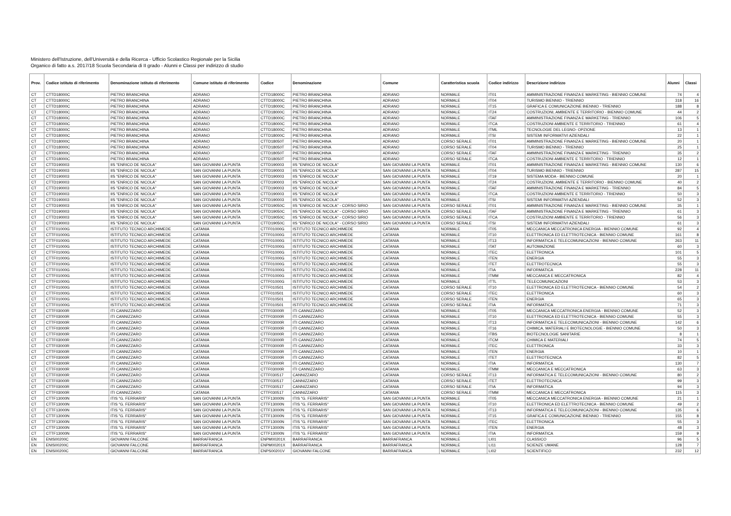Ministero dell'Istruzione, dell'Università e della Ricerca - Ufficio Scolastico Regionale per la Sicilia
Organico di fatto a.s. 2017/18 Scuola Secondaria di II grado - Alunni e Classi per indirizzo di studio
| Prov. | Codice istituto di riferimento | Denominazione istituto di riferimento | Comune istituto di riferimento | Codice | Denominazione | Comune | Caratteristica scuola | Codice indirizzo | Descrizione indirizzo | Alunni | Classi |
| --- | --- | --- | --- | --- | --- | --- | --- | --- | --- | --- | --- |
| CT | CTTD18000C | PIETRO BRANCHINA | ADRANO | CTTD18000C | PIETRO BRANCHINA | ADRANO | NORMALE | IT01 | AMMINISTRAZIONE FINANZA E MARKETING - BIENNIO COMUNE | 74 | 4 |
| CT | CTTD18000C | PIETRO BRANCHINA | ADRANO | CTTD18000C | PIETRO BRANCHINA | ADRANO | NORMALE | IT04 | TURISMO BIENNIO - TRIENNIO | 318 | 16 |
| CT | CTTD18000C | PIETRO BRANCHINA | ADRANO | CTTD18000C | PIETRO BRANCHINA | ADRANO | NORMALE | IT15 | GRAFICA E COMUNICAZIONE BIENNIO - TRIENNIO | 188 | 8 |
| CT | CTTD18000C | PIETRO BRANCHINA | ADRANO | CTTD18000C | PIETRO BRANCHINA | ADRANO | NORMALE | IT24 | COSTRUZIONI, AMBIENTE E TERRITORIO - BIENNIO COMUNE | 44 | 2 |
| CT | CTTD18000C | PIETRO BRANCHINA | ADRANO | CTTD18000C | PIETRO BRANCHINA | ADRANO | NORMALE | ITAF | AMMINISTRAZIONE FINANZA E MARKETING - TRIENNIO | 106 | 5 |
| CT | CTTD18000C | PIETRO BRANCHINA | ADRANO | CTTD18000C | PIETRO BRANCHINA | ADRANO | NORMALE | ITCA | COSTRUZIONI AMBIENTE E TERRITORIO - TRIENNIO | 61 | 4 |
| CT | CTTD18000C | PIETRO BRANCHINA | ADRANO | CTTD18000C | PIETRO BRANCHINA | ADRANO | NORMALE | ITML | TECNOLOGIE DEL LEGNO- OPZIONE | 13 | 1 |
| CT | CTTD18000C | PIETRO BRANCHINA | ADRANO | CTTD18000C | PIETRO BRANCHINA | ADRANO | NORMALE | ITSI | SISTEMI INFORMATIVI AZIENDALI | 22 | 1 |
| CT | CTTD18000C | PIETRO BRANCHINA | ADRANO | CTTD18050T | PIETRO BRANCHINA | ADRANO | CORSO SERALE | IT01 | AMMINISTRAZIONE FINANZA E MARKETING - BIENNIO COMUNE | 20 | 1 |
| CT | CTTD18000C | PIETRO BRANCHINA | ADRANO | CTTD18050T | PIETRO BRANCHINA | ADRANO | CORSO SERALE | IT04 | TURISMO BIENNIO - TRIENNIO | 25 | 1 |
| CT | CTTD18000C | PIETRO BRANCHINA | ADRANO | CTTD18050T | PIETRO BRANCHINA | ADRANO | CORSO SERALE | ITAF | AMMINISTRAZIONE FINANZA E MARKETING - TRIENNIO | 35 | 2 |
| CT | CTTD18000C | PIETRO BRANCHINA | ADRANO | CTTD18050T | PIETRO BRANCHINA | ADRANO | CORSO SERALE | ITCA | COSTRUZIONI AMBIENTE E TERRITORIO - TRIENNIO | 12 | 1 |
| CT | CTTD190003 | IIS "ENRICO DE NICOLA" | SAN GIOVANNI LA PUNTA | CTTD190003 | IIS "ENRICO DE NICOLA" | SAN GIOVANNI LA PUNTA | NORMALE | IT01 | AMMINISTRAZIONE FINANZA E MARKETING - BIENNIO COMUNE | 130 | 6 |
| CT | CTTD190003 | IIS "ENRICO DE NICOLA" | SAN GIOVANNI LA PUNTA | CTTD190003 | IIS "ENRICO DE NICOLA" | SAN GIOVANNI LA PUNTA | NORMALE | IT04 | TURISMO BIENNIO - TRIENNIO | 287 | 15 |
| CT | CTTD190003 | IIS "ENRICO DE NICOLA" | SAN GIOVANNI LA PUNTA | CTTD190003 | IIS "ENRICO DE NICOLA" | SAN GIOVANNI LA PUNTA | NORMALE | IT19 | SISTEMA MODA - BIENNIO COMUNE | 20 | 1 |
| CT | CTTD190003 | IIS "ENRICO DE NICOLA" | SAN GIOVANNI LA PUNTA | CTTD190003 | IIS "ENRICO DE NICOLA" | SAN GIOVANNI LA PUNTA | NORMALE | IT24 | COSTRUZIONI, AMBIENTE E TERRITORIO - BIENNIO COMUNE | 40 | 2 |
| CT | CTTD190003 | IIS "ENRICO DE NICOLA" | SAN GIOVANNI LA PUNTA | CTTD190003 | IIS "ENRICO DE NICOLA" | SAN GIOVANNI LA PUNTA | NORMALE | ITAF | AMMINISTRAZIONE FINANZA E MARKETING - TRIENNIO | 84 | 5 |
| CT | CTTD190003 | IIS "ENRICO DE NICOLA" | SAN GIOVANNI LA PUNTA | CTTD190003 | IIS "ENRICO DE NICOLA" | SAN GIOVANNI LA PUNTA | NORMALE | ITCA | COSTRUZIONI AMBIENTE E TERRITORIO - TRIENNIO | 50 | 3 |
| CT | CTTD190003 | IIS "ENRICO DE NICOLA" | SAN GIOVANNI LA PUNTA | CTTD190003 | IIS "ENRICO DE NICOLA" | SAN GIOVANNI LA PUNTA | NORMALE | ITSI | SISTEMI INFORMATIVI AZIENDALI | 52 | 3 |
| CT | CTTD190003 | IIS "ENRICO DE NICOLA" | SAN GIOVANNI LA PUNTA | CTTD19050C | IIS "ENRICO DE NICOLA" - CORSO SIRIO | SAN GIOVANNI LA PUNTA | CORSO SERALE | IT01 | AMMINISTRAZIONE FINANZA E MARKETING - BIENNIO COMUNE | 35 | 1 |
| CT | CTTD190003 | IIS "ENRICO DE NICOLA" | SAN GIOVANNI LA PUNTA | CTTD19050C | IIS "ENRICO DE NICOLA" - CORSO SIRIO | SAN GIOVANNI LA PUNTA | CORSO SERALE | ITAF | AMMINISTRAZIONE FINANZA E MARKETING - TRIENNIO | 61 | 3 |
| CT | CTTD190003 | IIS "ENRICO DE NICOLA" | SAN GIOVANNI LA PUNTA | CTTD19050C | IIS "ENRICO DE NICOLA" - CORSO SIRIO | SAN GIOVANNI LA PUNTA | CORSO SERALE | ITCA | COSTRUZIONI AMBIENTE E TERRITORIO - TRIENNIO | 56 | 3 |
| CT | CTTD190003 | IIS "ENRICO DE NICOLA" | SAN GIOVANNI LA PUNTA | CTTD19050C | IIS "ENRICO DE NICOLA" - CORSO SIRIO | SAN GIOVANNI LA PUNTA | CORSO SERALE | ITSI | SISTEMI INFORMATIVI AZIENDALI | 61 | 3 |
| CT | CTTF01000G | ISTITUTO TECNICO ARCHIMEDE | CATANIA | CTTF01000G | ISTITUTO TECNICO ARCHIMEDE | CATANIA | NORMALE | IT05 | MECCANICA MECCATRONICA ENERGIA - BIENNIO COMUNE | 92 | 4 |
| CT | CTTF01000G | ISTITUTO TECNICO ARCHIMEDE | CATANIA | CTTF01000G | ISTITUTO TECNICO ARCHIMEDE | CATANIA | NORMALE | IT10 | ELETTRONICA ED ELETTROTECNICA - BIENNIO COMUNE | 161 | 8 |
| CT | CTTF01000G | ISTITUTO TECNICO ARCHIMEDE | CATANIA | CTTF01000G | ISTITUTO TECNICO ARCHIMEDE | CATANIA | NORMALE | IT13 | INFORMATICA E TELECOMUNICAZIONI - BIENNIO COMUNE | 263 | 11 |
| CT | CTTF01000G | ISTITUTO TECNICO ARCHIMEDE | CATANIA | CTTF01000G | ISTITUTO TECNICO ARCHIMEDE | CATANIA | NORMALE | ITAT | AUTOMAZIONE | 60 | 3 |
| CT | CTTF01000G | ISTITUTO TECNICO ARCHIMEDE | CATANIA | CTTF01000G | ISTITUTO TECNICO ARCHIMEDE | CATANIA | NORMALE | ITEC | ELETTRONICA | 101 | 5 |
| CT | CTTF01000G | ISTITUTO TECNICO ARCHIMEDE | CATANIA | CTTF01000G | ISTITUTO TECNICO ARCHIMEDE | CATANIA | NORMALE | ITEN | ENERGIA | 55 | 3 |
| CT | CTTF01000G | ISTITUTO TECNICO ARCHIMEDE | CATANIA | CTTF01000G | ISTITUTO TECNICO ARCHIMEDE | CATANIA | NORMALE | ITET | ELETTROTECNICA | 55 | 3 |
| CT | CTTF01000G | ISTITUTO TECNICO ARCHIMEDE | CATANIA | CTTF01000G | ISTITUTO TECNICO ARCHIMEDE | CATANIA | NORMALE | ITIA | INFORMATICA | 228 | 11 |
| CT | CTTF01000G | ISTITUTO TECNICO ARCHIMEDE | CATANIA | CTTF01000G | ISTITUTO TECNICO ARCHIMEDE | CATANIA | NORMALE | ITMM | MECCANICA E MECCATRONICA | 82 | 4 |
| CT | CTTF01000G | ISTITUTO TECNICO ARCHIMEDE | CATANIA | CTTF01000G | ISTITUTO TECNICO ARCHIMEDE | CATANIA | NORMALE | ITTL | TELECOMUNICAZIONI | 53 | 3 |
| CT | CTTF01000G | ISTITUTO TECNICO ARCHIMEDE | CATANIA | CTTF010501 | ISTITUTO TECNICO ARCHIMEDE | CATANIA | CORSO SERALE | IT10 | ELETTRONICA ED ELETTROTECNICA - BIENNIO COMUNE | 54 | 2 |
| CT | CTTF01000G | ISTITUTO TECNICO ARCHIMEDE | CATANIA | CTTF010501 | ISTITUTO TECNICO ARCHIMEDE | CATANIA | CORSO SERALE | ITEC | ELETTRONICA | 60 | 3 |
| CT | CTTF01000G | ISTITUTO TECNICO ARCHIMEDE | CATANIA | CTTF010501 | ISTITUTO TECNICO ARCHIMEDE | CATANIA | CORSO SERALE | ITEN | ENERGIA | 65 | 3 |
| CT | CTTF01000G | ISTITUTO TECNICO ARCHIMEDE | CATANIA | CTTF010501 | ISTITUTO TECNICO ARCHIMEDE | CATANIA | CORSO SERALE | ITIA | INFORMATICA | 71 | 3 |
| CT | CTTF03000R | ITI CANNIZZARO | CATANIA | CTTF03000R | ITI CANNIZZARO | CATANIA | NORMALE | IT05 | MECCANICA MECCATRONICA ENERGIA - BIENNIO COMUNE | 52 | 3 |
| CT | CTTF03000R | ITI CANNIZZARO | CATANIA | CTTF03000R | ITI CANNIZZARO | CATANIA | NORMALE | IT10 | ELETTRONICA ED ELETTROTECNICA - BIENNIO COMUNE | 55 | 3 |
| CT | CTTF03000R | ITI CANNIZZARO | CATANIA | CTTF03000R | ITI CANNIZZARO | CATANIA | NORMALE | IT13 | INFORMATICA E TELECOMUNICAZIONI - BIENNIO COMUNE | 142 | 6 |
| CT | CTTF03000R | ITI CANNIZZARO | CATANIA | CTTF03000R | ITI CANNIZZARO | CATANIA | NORMALE | IT16 | CHIMICA, MATERIALI E BIOTECNOLOGIE - BIENNIO COMUNE | 50 | 3 |
| CT | CTTF03000R | ITI CANNIZZARO | CATANIA | CTTF03000R | ITI CANNIZZARO | CATANIA | NORMALE | ITBS | BIOTECNOLOGIE SANITARIE | 8 | 1 |
| CT | CTTF03000R | ITI CANNIZZARO | CATANIA | CTTF03000R | ITI CANNIZZARO | CATANIA | NORMALE | ITCM | CHIMICA E MATERIALI | 74 | 5 |
| CT | CTTF03000R | ITI CANNIZZARO | CATANIA | CTTF03000R | ITI CANNIZZARO | CATANIA | NORMALE | ITEC | ELETTRONICA | 33 | 3 |
| CT | CTTF03000R | ITI CANNIZZARO | CATANIA | CTTF03000R | ITI CANNIZZARO | CATANIA | NORMALE | ITEN | ENERGIA | 10 | 1 |
| CT | CTTF03000R | ITI CANNIZZARO | CATANIA | CTTF03000R | ITI CANNIZZARO | CATANIA | NORMALE | ITET | ELETTROTECNICA | 82 | 5 |
| CT | CTTF03000R | ITI CANNIZZARO | CATANIA | CTTF03000R | ITI CANNIZZARO | CATANIA | NORMALE | ITIA | INFORMATICA | 130 | 7 |
| CT | CTTF03000R | ITI CANNIZZARO | CATANIA | CTTF03000R | ITI CANNIZZARO | CATANIA | NORMALE | ITMM | MECCANICA E MECCATRONICA | 63 | 3 |
| CT | CTTF03000R | ITI CANNIZZARO | CATANIA | CTTF030517 | CANNIZZARO | CATANIA | CORSO SERALE | IT13 | INFORMATICA E TELECOMUNICAZIONI - BIENNIO COMUNE | 80 | 2 |
| CT | CTTF03000R | ITI CANNIZZARO | CATANIA | CTTF030517 | CANNIZZARO | CATANIA | CORSO SERALE | ITET | ELETTROTECNICA | 99 | 3 |
| CT | CTTF03000R | ITI CANNIZZARO | CATANIA | CTTF030517 | CANNIZZARO | CATANIA | CORSO SERALE | ITIA | INFORMATICA | 94 | 3 |
| CT | CTTF03000R | ITI CANNIZZARO | CATANIA | CTTF030517 | CANNIZZARO | CATANIA | CORSO SERALE | ITMM | MECCANICA E MECCATRONICA | 115 | 3 |
| CT | CTTF13000N | ITIS "G. FERRARIS" | SAN GIOVANNI LA PUNTA | CTTF13000N | ITIS "G. FERRARIS" | SAN GIOVANNI LA PUNTA | NORMALE | IT05 | MECCANICA MECCATRONICA ENERGIA - BIENNIO COMUNE | 21 | 1 |
| CT | CTTF13000N | ITIS "G. FERRARIS" | SAN GIOVANNI LA PUNTA | CTTF13000N | ITIS "G. FERRARIS" | SAN GIOVANNI LA PUNTA | NORMALE | IT10 | ELETTRONICA ED ELETTROTECNICA - BIENNIO COMUNE | 49 | 2 |
| CT | CTTF13000N | ITIS "G. FERRARIS" | SAN GIOVANNI LA PUNTA | CTTF13000N | ITIS "G. FERRARIS" | SAN GIOVANNI LA PUNTA | NORMALE | IT13 | INFORMATICA E TELECOMUNICAZIONI - BIENNIO COMUNE | 135 | 6 |
| CT | CTTF13000N | ITIS "G. FERRARIS" | SAN GIOVANNI LA PUNTA | CTTF13000N | ITIS "G. FERRARIS" | SAN GIOVANNI LA PUNTA | NORMALE | IT15 | GRAFICA E COMUNICAZIONE BIENNIO - TRIENNIO | 155 | 8 |
| CT | CTTF13000N | ITIS "G. FERRARIS" | SAN GIOVANNI LA PUNTA | CTTF13000N | ITIS "G. FERRARIS" | SAN GIOVANNI LA PUNTA | NORMALE | ITEC | ELETTRONICA | 55 | 3 |
| CT | CTTF13000N | ITIS "G. FERRARIS" | SAN GIOVANNI LA PUNTA | CTTF13000N | ITIS "G. FERRARIS" | SAN GIOVANNI LA PUNTA | NORMALE | ITEN | ENERGIA | 48 | 3 |
| CT | CTTF13000N | ITIS "G. FERRARIS" | SAN GIOVANNI LA PUNTA | CTTF13000N | ITIS "G. FERRARIS" | SAN GIOVANNI LA PUNTA | NORMALE | ITIA | INFORMATICA | 159 | 9 |
| EN | ENIS00200C | GIOVANNI FALCONE | BARRAFRANCA | ENPM00201X | BARRAFRANCA | BARRAFRANCA | NORMALE | LI01 | CLASSICO | 96 | 5 |
| EN | ENIS00200C | GIOVANNI FALCONE | BARRAFRANCA | ENPM00201X | BARRAFRANCA | BARRAFRANCA | NORMALE | LI11 | SCIENZE UMANE | 128 | 7 |
| EN | ENIS00200C | GIOVANNI FALCONE | BARRAFRANCA | ENPS00201V | GIOVANNI FALCONE | BARRAFRANCA | NORMALE | LI02 | SCIENTIFICO | 232 | 12 |